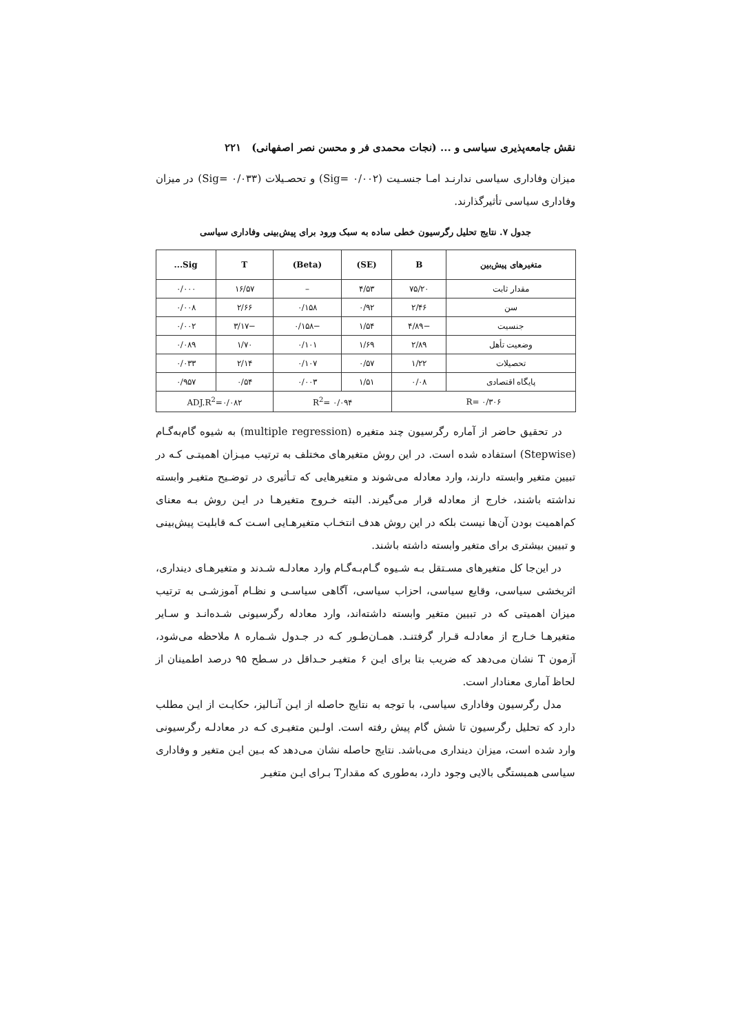نقش جامعه‌پذیری سیاسی و ... (نجات محمدی فر و محسن نصر اصفهانی) ۲۲۱
میزان وفاداری سیاسی ندارنـد امـا جنسـیت (Sig= ۰/۰۰۲) و تحصـیلات (Sig= ۰/۰۳۳) در میزان وفاداری سیاسی تأثیرگذارند.
جدول ۷. نتایج تحلیل رگرسیون خطی ساده به سبک ورود برای پیش‌بینی وفاداری سیاسی
| متغیرهای پیش‌بین | B | (SE) | (Beta) | T | Sig... |
| --- | --- | --- | --- | --- | --- |
| مقدار ثابت | ۷۵/۲۰ | ۴/۵۳ | – | ۱۶/۵۷ | ۰/۰۰۰ |
| سن | ۲/۴۶ | ۰/۹۲ | ۰/۱۵۸ | ۲/۶۶ | ۰/۰۰۸ |
| جنسیت | −۴/۸۹ | ۱/۵۴ | −۰/۱۵۸ | −۳/۱۷ | ۰/۰۰۲ |
| وضعیت تأهل | ۲/۸۹ | ۱/۶۹ | ۰/۱۰۱ | ۱/۷۰ | ۰/۰۸۹ |
| تحصیلات | ۱/۲۲ | ۰/۵۷ | ۰/۱۰۷ | ۲/۱۴ | ۰/۰۳۳ |
| پایگاه اقتصادی | ۰/۰۸ | ۱/۵۱ | ۰/۰۰۳ | ۰/۵۴ | ۰/۹۵۷ |
| R= ۰/۳۰۶ | | R<sup>2</sup>= ۰/۰۹۴ | | ADJ.R<sup>2</sup>=۰/۰۸۲ | |
در تحقیق حاضر از آماره رگرسیون چند متغیره (multiple regression) به شیوه گام‌به‌گـام (Stepwise) استفاده شده است. در این روش متغیرهای مختلف به ترتیب میـزان اهمیتـی کـه در تبیین متغیر وابسته دارند، وارد معادله می‌شوند و متغیرهایی که تـأثیری در توضـیح متغیـر وابسته نداشته باشند، خارج از معادله قرار می‌گیرند. البته خـروج متغیرهـا در ایـن روش بـه معنای کم‌اهمیت بودن آن‌ها نیست بلکه در این روش هدف انتخـاب متغیرهـایی اسـت کـه قابلیت پیش‌بینی و تبیین بیشتری برای متغیر وابسته داشته باشند.
در این‌جا کل متغیرهای مسـتقل بـه شـیوه گـام‌بـه‌گـام وارد معادلـه شـدند و متغیرهـای دینداری، اثربخشی سیاسی، وقایع سیاسی، احزاب سیاسی، آگاهی سیاسـی و نظـام آموزشـی به ترتیب میزان اهمیتی که در تبیین متغیر وابسته داشته‌اند، وارد معادله رگرسیونی شـده‌انـد و سـایر متغیرهـا خـارج از معادلـه قـرار گرفتنـد. همـان‌طـور کـه در جـدول شـماره ۸ ملاحظه می‌شود، آزمون T نشان می‌دهد که ضریب بتا برای ایـن ۶ متغیـر حـداقل در سـطح ۹۵ درصد اطمینان از لحاظ آماری معنادار است.
مدل رگرسیون وفاداری سیاسی، با توجه به نتایج حاصله از ایـن آنـالیز، حکایـت از ایـن مطلب دارد که تحلیل رگرسیون تا شش گام پیش رفته است. اولـین متغیـری کـه در معادلـه رگرسیونی وارد شده است، میزان دینداری می‌باشد. نتایج حاصله نشان می‌دهد که بـین ایـن متغیر و وفاداری سیاسی همبستگی بالایی وجود دارد، به‌طوری که مقدارT بـرای ایـن متغیـر